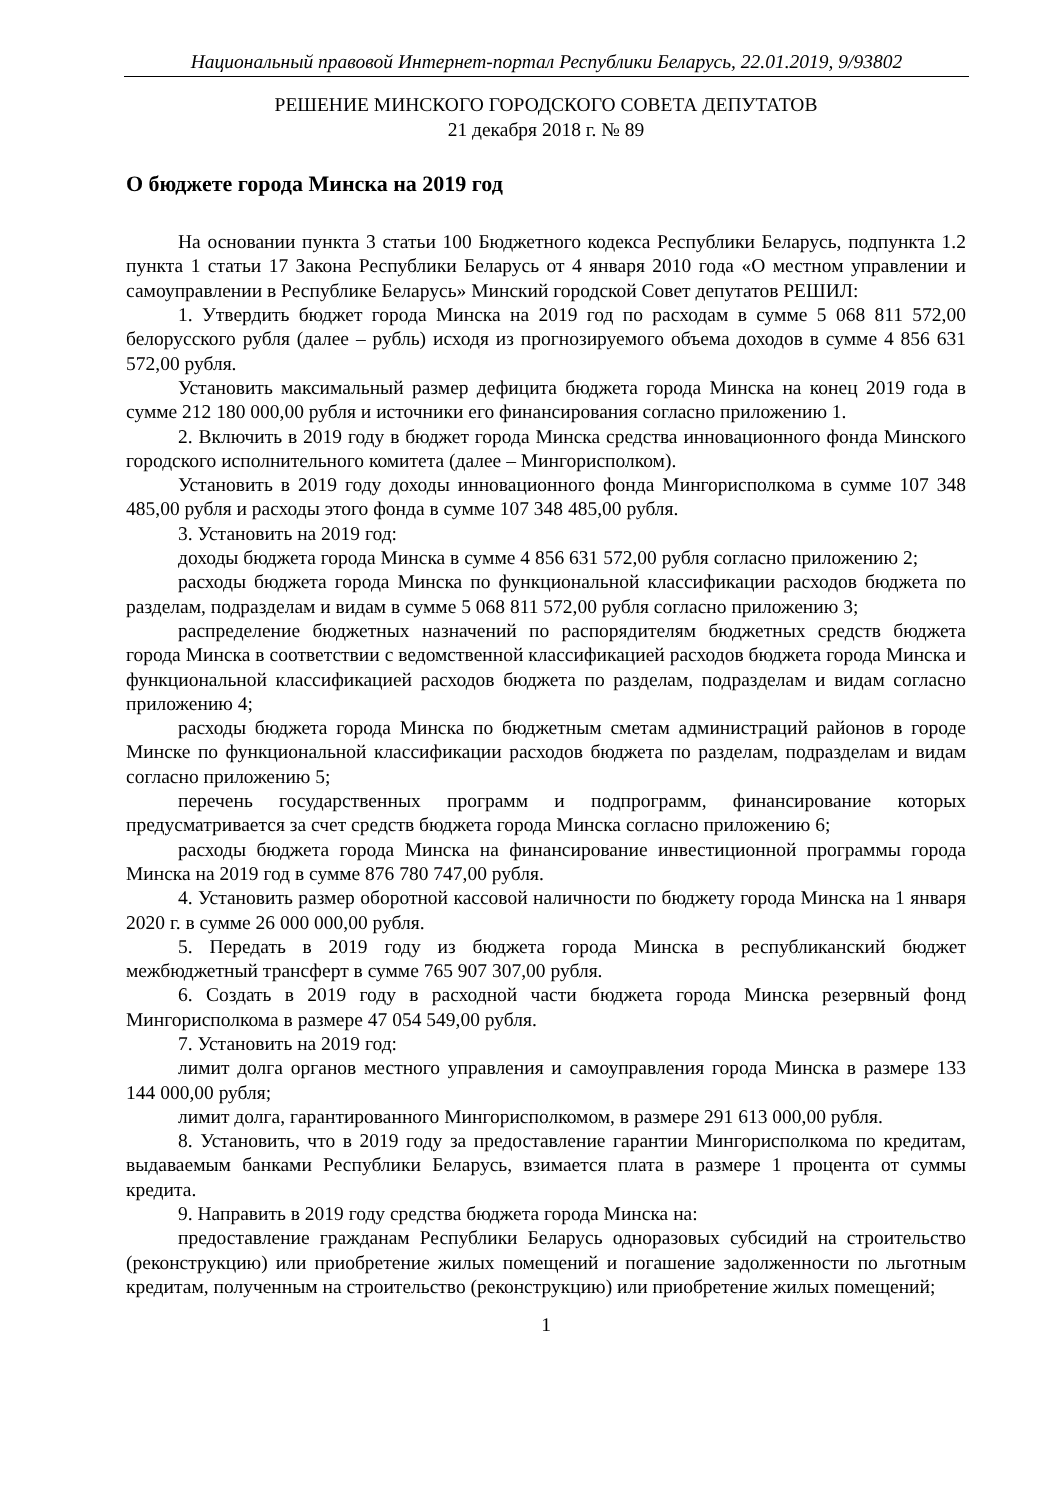Национальный правовой Интернет-портал Республики Беларусь, 22.01.2019, 9/93802
РЕШЕНИЕ МИНСКОГО ГОРОДСКОГО СОВЕТА ДЕПУТАТОВ
21 декабря 2018 г. № 89
О бюджете города Минска на 2019 год
На основании пункта 3 статьи 100 Бюджетного кодекса Республики Беларусь, подпункта 1.2 пункта 1 статьи 17 Закона Республики Беларусь от 4 января 2010 года «О местном управлении и самоуправлении в Республике Беларусь» Минский городской Совет депутатов РЕШИЛ:
1. Утвердить бюджет города Минска на 2019 год по расходам в сумме 5 068 811 572,00 белорусского рубля (далее – рубль) исходя из прогнозируемого объема доходов в сумме 4 856 631 572,00 рубля.
Установить максимальный размер дефицита бюджета города Минска на конец 2019 года в сумме 212 180 000,00 рубля и источники его финансирования согласно приложению 1.
2. Включить в 2019 году в бюджет города Минска средства инновационного фонда Минского городского исполнительного комитета (далее – Мингорисполком).
Установить в 2019 году доходы инновационного фонда Мингорисполкома в сумме 107 348 485,00 рубля и расходы этого фонда в сумме 107 348 485,00 рубля.
3. Установить на 2019 год:
доходы бюджета города Минска в сумме 4 856 631 572,00 рубля согласно приложению 2;
расходы бюджета города Минска по функциональной классификации расходов бюджета по разделам, подразделам и видам в сумме 5 068 811 572,00 рубля согласно приложению 3;
распределение бюджетных назначений по распорядителям бюджетных средств бюджета города Минска в соответствии с ведомственной классификацией расходов бюджета города Минска и функциональной классификацией расходов бюджета по разделам, подразделам и видам согласно приложению 4;
расходы бюджета города Минска по бюджетным сметам администраций районов в городе Минске по функциональной классификации расходов бюджета по разделам, подразделам и видам согласно приложению 5;
перечень государственных программ и подпрограмм, финансирование которых предусматривается за счет средств бюджета города Минска согласно приложению 6;
расходы бюджета города Минска на финансирование инвестиционной программы города Минска на 2019 год в сумме 876 780 747,00 рубля.
4. Установить размер оборотной кассовой наличности по бюджету города Минска на 1 января 2020 г. в сумме 26 000 000,00 рубля.
5. Передать в 2019 году из бюджета города Минска в республиканский бюджет межбюджетный трансферт в сумме 765 907 307,00 рубля.
6. Создать в 2019 году в расходной части бюджета города Минска резервный фонд Мингорисполкома в размере 47 054 549,00 рубля.
7. Установить на 2019 год:
лимит долга органов местного управления и самоуправления города Минска в размере 133 144 000,00 рубля;
лимит долга, гарантированного Мингорисполкомом, в размере 291 613 000,00 рубля.
8. Установить, что в 2019 году за предоставление гарантии Мингорисполкома по кредитам, выдаваемым банками Республики Беларусь, взимается плата в размере 1 процента от суммы кредита.
9. Направить в 2019 году средства бюджета города Минска на:
предоставление гражданам Республики Беларусь одноразовых субсидий на строительство (реконструкцию) или приобретение жилых помещений и погашение задолженности по льготным кредитам, полученным на строительство (реконструкцию) или приобретение жилых помещений;
1